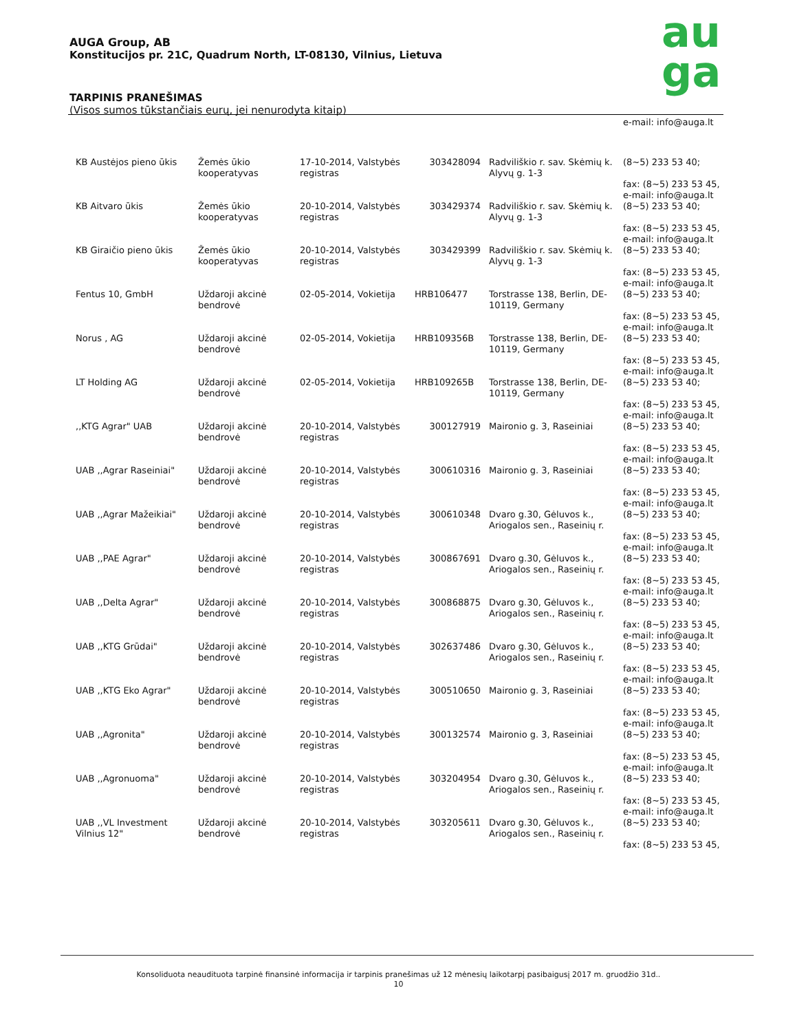AUGA Group, AB
Konstitucijos pr. 21C, Quadrum North, LT-08130, Vilnius, Lietuva
TARPINIS PRANEŠIMAS
(Visos sumos tūkstančiais eurų, jei nenurodyta kitaip)
au
ga
| | | | | | e-mail: info@auga.lt |
| KB Austėjos pieno ūkis | Žemės ūkio kooperatyvas | 17-10-2014, Valstybės registras | 303428094 | Radviliškio r. sav. Skėmių k. Alyvų g. 1-3 | (8~5) 233 53 40; fax: (8~5) 233 53 45, e-mail: info@auga.lt |
| KB Aitvaro ūkis | Žemės ūkio kooperatyvas | 20-10-2014, Valstybės registras | 303429374 | Radviliškio r. sav. Skėmių k. Alyvų g. 1-3 | (8~5) 233 53 40; fax: (8~5) 233 53 45, e-mail: info@auga.lt |
| KB Giraičio pieno ūkis | Žemės ūkio kooperatyvas | 20-10-2014, Valstybės registras | 303429399 | Radviliškio r. sav. Skėmių k. Alyvų g. 1-3 | (8~5) 233 53 40; fax: (8~5) 233 53 45, e-mail: info@auga.lt |
| Fentus 10, GmbH | Uždaroji akcinė bendrovė | 02-05-2014, Vokietija | HRB106477 | Torstrasse 138, Berlin, DE-10119, Germany | (8~5) 233 53 40; fax: (8~5) 233 53 45, e-mail: info@auga.lt |
| Norus , AG | Uždaroji akcinė bendrovė | 02-05-2014, Vokietija | HRB109356B | Torstrasse 138, Berlin, DE-10119, Germany | (8~5) 233 53 40; fax: (8~5) 233 53 45, e-mail: info@auga.lt |
| LT Holding AG | Uždaroji akcinė bendrovė | 02-05-2014, Vokietija | HRB109265B | Torstrasse 138, Berlin, DE-10119, Germany | (8~5) 233 53 40; fax: (8~5) 233 53 45, e-mail: info@auga.lt |
| ,,KTG Agrar" UAB | Uždaroji akcinė bendrovė | 20-10-2014, Valstybės registras | 300127919 | Maironio g. 3, Raseiniai | (8~5) 233 53 40; fax: (8~5) 233 53 45, e-mail: info@auga.lt |
| UAB ,,Agrar Raseiniai" | Uždaroji akcinė bendrovė | 20-10-2014, Valstybės registras | 300610316 | Maironio g. 3, Raseiniai | (8~5) 233 53 40; fax: (8~5) 233 53 45, e-mail: info@auga.lt |
| UAB ,,Agrar Mažeikiai" | Uždaroji akcinė bendrovė | 20-10-2014, Valstybės registras | 300610348 | Dvaro g.30, Gėluvos k., Ariogalos sen., Raseinių r. | (8~5) 233 53 40; fax: (8~5) 233 53 45, e-mail: info@auga.lt |
| UAB ,,PAE Agrar" | Uždaroji akcinė bendrovė | 20-10-2014, Valstybės registras | 300867691 | Dvaro g.30, Gėluvos k., Ariogalos sen., Raseinių r. | (8~5) 233 53 40; fax: (8~5) 233 53 45, e-mail: info@auga.lt |
| UAB ,,Delta Agrar" | Uždaroji akcinė bendrovė | 20-10-2014, Valstybės registras | 300868875 | Dvaro g.30, Gėluvos k., Ariogalos sen., Raseinių r. | (8~5) 233 53 40; fax: (8~5) 233 53 45, e-mail: info@auga.lt |
| UAB ,,KTG Grūdai" | Uždaroji akcinė bendrovė | 20-10-2014, Valstybės registras | 302637486 | Dvaro g.30, Gėluvos k., Ariogalos sen., Raseinių r. | (8~5) 233 53 40; fax: (8~5) 233 53 45, e-mail: info@auga.lt |
| UAB ,,KTG Eko Agrar" | Uždaroji akcinė bendrovė | 20-10-2014, Valstybės registras | 300510650 | Maironio g. 3, Raseiniai | (8~5) 233 53 40; fax: (8~5) 233 53 45, e-mail: info@auga.lt |
| UAB ,,Agronita" | Uždaroji akcinė bendrovė | 20-10-2014, Valstybės registras | 300132574 | Maironio g. 3, Raseiniai | (8~5) 233 53 40; fax: (8~5) 233 53 45, e-mail: info@auga.lt |
| UAB ,,Agronuoma" | Uždaroji akcinė bendrovė | 20-10-2014, Valstybės registras | 303204954 | Dvaro g.30, Gėluvos k., Ariogalos sen., Raseinių r. | (8~5) 233 53 40; fax: (8~5) 233 53 45, e-mail: info@auga.lt |
| UAB ,,VL Investment Vilnius 12" | Uždaroji akcinė bendrovė | 20-10-2014, Valstybės registras | 303205611 | Dvaro g.30, Gėluvos k., Ariogalos sen., Raseinių r. | (8~5) 233 53 40; fax: (8~5) 233 53 45, |
Konsoliduota neaudituota tarpinė finansinė informacija ir tarpinis pranešimas už 12 mėnesių laikotarpį pasibaigusį 2017 m. gruodžio 31d..
10